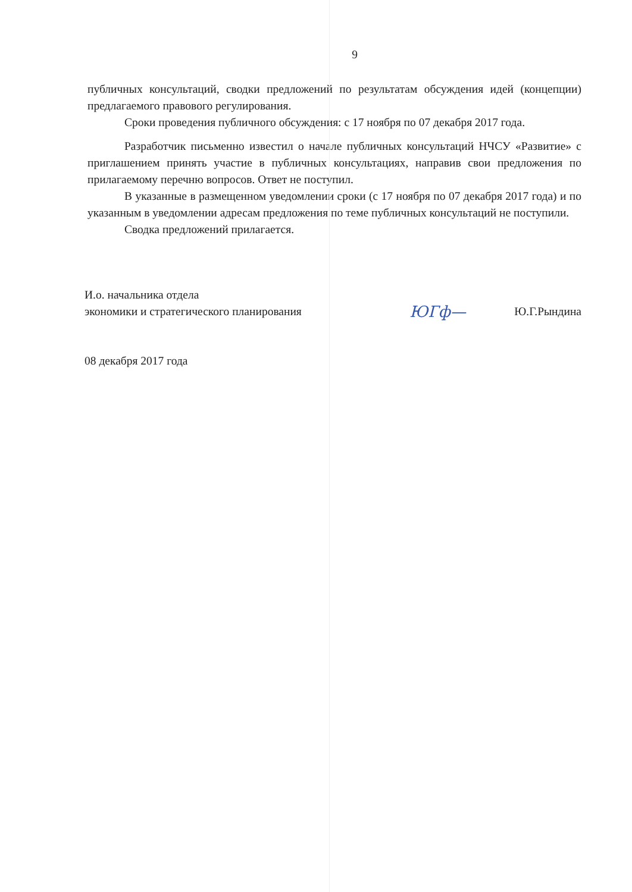9
публичных консультаций, сводки предложений по результатам обсуждения идей (концепции) предлагаемого правового регулирования.
Сроки проведения публичного обсуждения: с 17 ноября по 07 декабря 2017 года.
Разработчик письменно известил о начале публичных консультаций НЧСУ «Развитие» с приглашением принять участие в публичных консультациях, направив свои предложения по прилагаемому перечню вопросов. Ответ не поступил.
В указанные в размещенном уведомлении сроки (с 17 ноября по 07 декабря 2017 года) и по указанным в уведомлении адресам предложения по теме публичных консультаций не поступили.
Сводка предложений прилагается.
И.о. начальника отдела
экономики и стратегического планирования
ЮГф—
Ю.Г.Рындина
08 декабря 2017 года